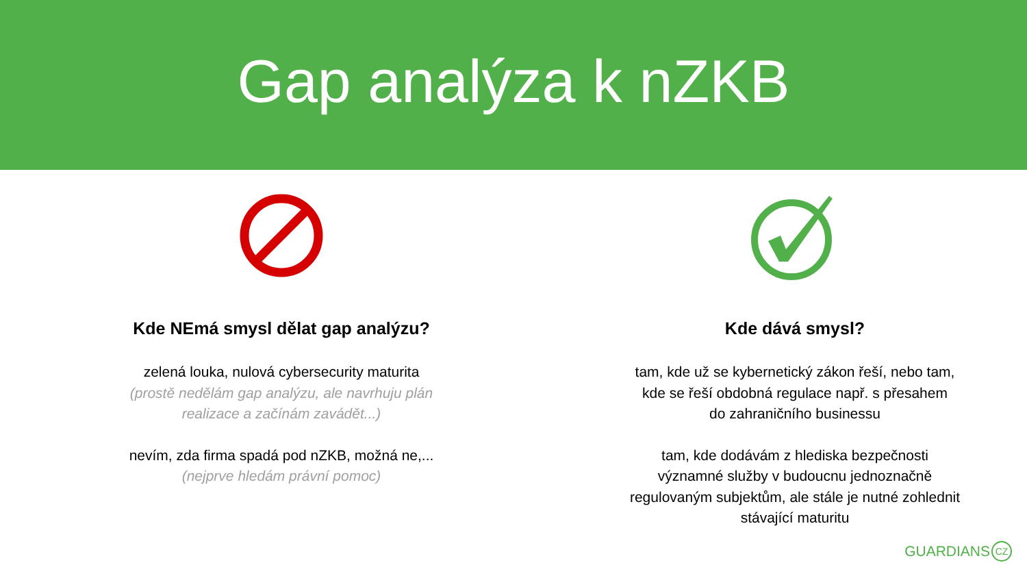Gap analýza k nZKB
Kde NEmá smysl dělat gap analýzu?
zelená louka, nulová cybersecurity maturita
(prostě nedělám gap analýzu, ale navrhuju plán
realizace a začínám zavádět...)
nevím, zda firma spadá pod nZKB, možná ne,...
(nejprve hledám právní pomoc)
Kde dává smysl?
tam, kde už se kybernetický zákon řeší, nebo tam,
kde se řeší obdobná regulace např. s přesahem
do zahraničního businessu
tam, kde dodávám z hlediska bezpečnosti
významné služby v budoucnu jednoznačně
regulovaným subjektům, ale stále je nutné zohlednit
stávající maturitu
GUARDIANS CZ